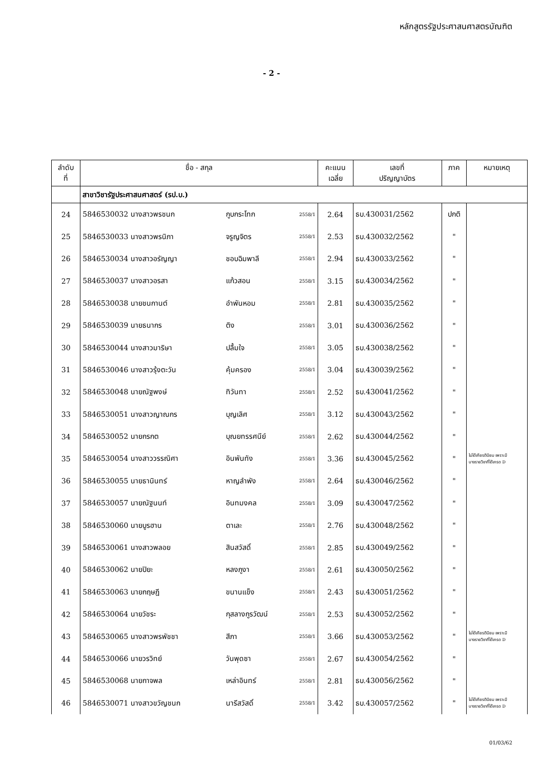หลักสูตรรัฐประศาสนศาสตรบัณฑิต
- 2 -
| ลำดับ ที่ | ชื่อ - สกุล | | | คะแนน เฉลี่ย | เลขที่ ปริญญาบัตร | ภาค | หมายเหตุ |
| --- | --- | --- | --- | --- | --- | --- | --- |
| | สาขาวิชารัฐประศาสนศาสตร์ (รป.บ.) | | | | | | |
| 24 | 5846530032 นางสาวพรชนก | กูบกระโทก | 2558/1 | 2.64 | ธบ.430031/2562 | ปกติ | |
| 25 | 5846530033 นางสาวพรนิภา | จรูญจิตร | 2558/1 | 2.53 | ธบ.430032/2562 | " | |
| 26 | 5846530034 นางสาวอรัญญา | ชอบฉิมพาลี | 2558/1 | 2.94 | ธบ.430033/2562 | " | |
| 27 | 5846530037 นางสาวอรสา | แก้วสอน | 2558/1 | 3.15 | ธบ.430034/2562 | " | |
| 28 | 5846530038 นายชนกานต์ | อำพันหอม | 2558/1 | 2.81 | ธบ.430035/2562 | " | |
| 29 | 5846530039 นายธนากร | ติง | 2558/1 | 3.01 | ธบ.430036/2562 | " | |
| 30 | 5846530044 นางสาวมาริษา | ปลื้มใจ | 2558/1 | 3.05 | ธบ.430038/2562 | " | |
| 31 | 5846530046 นางสาวรุ้งตะวัน | คุ้มครอง | 2558/1 | 3.04 | ธบ.430039/2562 | " | |
| 32 | 5846530048 นายณัฐพงษ์ | ทิวันทา | 2558/1 | 2.52 | ธบ.430041/2562 | " | |
| 33 | 5846530051 นางสาวญาณกร | บุญเลิศ | 2558/1 | 3.12 | ธบ.430043/2562 | " | |
| 34 | 5846530052 นายกรกต | บุณยทรรศนีย์ | 2558/1 | 2.62 | ธบ.430044/2562 | " | |
| 35 | 5846530054 นางสาววรรณิศา | อินพันทัง | 2558/1 | 3.36 | ธบ.430045/2562 | " | ไม่ได้เกียรตินิยม เพราะมี บางรายวิชาที่ได้เกรด D |
| 36 | 5846530055 นายธานินทร์ | หาญลำพัง | 2558/1 | 2.64 | ธบ.430046/2562 | " | |
| 37 | 5846530057 นายณัฐนนท์ | อินทมงคล | 2558/1 | 3.09 | ธบ.430047/2562 | " | |
| 38 | 5846530060 นายบูรฮาน | ตาเละ | 2558/1 | 2.76 | ธบ.430048/2562 | " | |
| 39 | 5846530061 นางสาวพลอย | สินสวัสดิ์ | 2558/1 | 2.85 | ธบ.430049/2562 | " | |
| 40 | 5846530062 นายปิยะ | หลงภูงา | 2558/1 | 2.61 | ธบ.430050/2562 | " | |
| 41 | 5846530063 นายกฤษฎี | ขนานแข็ง | 2558/1 | 2.43 | ธบ.430051/2562 | " | |
| 42 | 5846530064 นายวัชระ | กุสลางกูรวัฒน์ | 2558/1 | 2.53 | ธบ.430052/2562 | " | |
| 43 | 5846530065 นางสาวพรพัชชา | สีภา | 2558/1 | 3.66 | ธบ.430053/2562 | " | ไม่ได้เกียรตินิยม เพราะมี บางรายวิชาที่ได้เกรด D |
| 44 | 5846530066 นายวรวิทย์ | วันพุดซา | 2558/1 | 2.67 | ธบ.430054/2562 | " | |
| 45 | 5846530068 นายกาจพล | เหล่าอินทร์ | 2558/1 | 2.81 | ธบ.430056/2562 | " | |
| 46 | 5846530071 นางสาวขวัญชนก | นารีสวัสดิ์ | 2558/1 | 3.42 | ธบ.430057/2562 | " | ไม่ได้เกียรตินิยม เพราะมี บางรายวิชาที่ได้เกรด D |
01/03/62